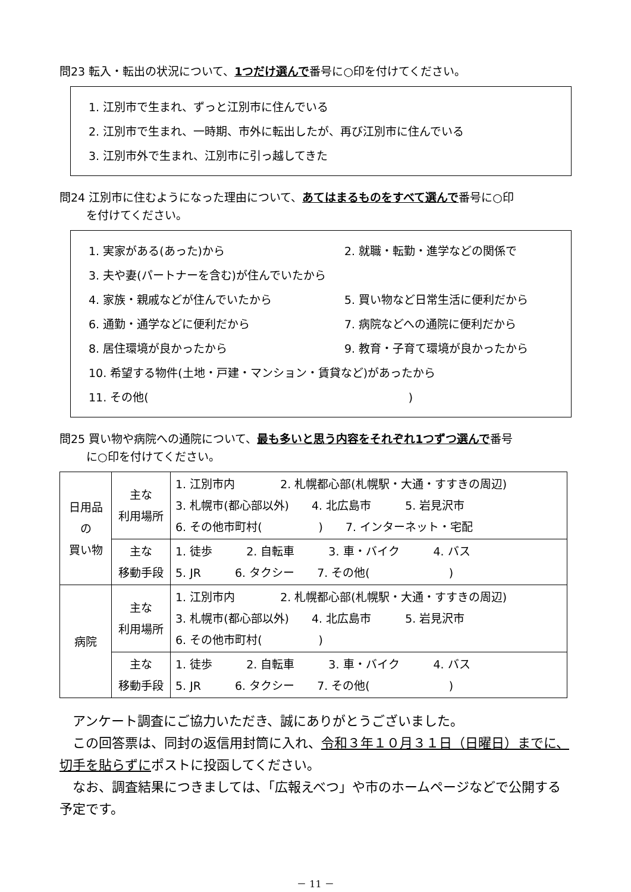問23 転入・転出の状況について、1つだけ選んで番号に○印を付けてください。
1. 江別市で生まれ、ずっと江別市に住んでいる
2. 江別市で生まれ、一時期、市外に転出したが、再び江別市に住んでいる
3. 江別市外で生まれ、江別市に引っ越してきた
問24 江別市に住むようになった理由について、あてはまるものをすべて選んで番号に○印
を付けてください。
1. 実家がある(あった)から 2. 就職・転勤・進学などの関係で
3. 夫や妻(パートナーを含む)が住んでいたから
4. 家族・親戚などが住んでいたから 5. 買い物など日常生活に便利だから
6. 通勤・通学などに便利だから 7. 病院などへの通院に便利だから
8. 居住環境が良かったから 9. 教育・子育て環境が良かったから
10. 希望する物件(土地・戸建・マンション・賃貸など)があったから
11. その他(　　　　　　　　　　　　　　　　　　　　　　　)
問25 買い物や病院への通院について、最も多いと思う内容をそれぞれ1つずつ選んで番号
に○印を付けてください。
| 日用品 の 買い物 | 主な 利用場所 | 1. 江別市内 2. 札幌都心部(札幌駅・大通・すすきの周辺) 3. 札幌市(都心部以外) 4. 北広島市 5. 岩見沢市 6. その他市町村( ) 7. インターネット・宅配 |
| | 主な 移動手段 | 1. 徒歩 2. 自転車 3. 車・バイク 4. バス 5. JR 6. タクシー 7. その他( ) |
| 病院 | 主な 利用場所 | 1. 江別市内 2. 札幌都心部(札幌駅・大通・すすきの周辺) 3. 札幌市(都心部以外) 4. 北広島市 5. 岩見沢市 6. その他市町村( ) |
| | 主な 移動手段 | 1. 徒歩 2. 自転車 3. 車・バイク 4. バス 5. JR 6. タクシー 7. その他( ) |
　アンケート調査にご協力いただき、誠にありがとうございました。
　この回答票は、同封の返信用封筒に入れ、令和３年１０月３１日（日曜日）までに、切手を貼らずにポストに投函してください。
　なお、調査結果につきましては、「広報えべつ」や市のホームページなどで公開する予定です。
－ 11 －